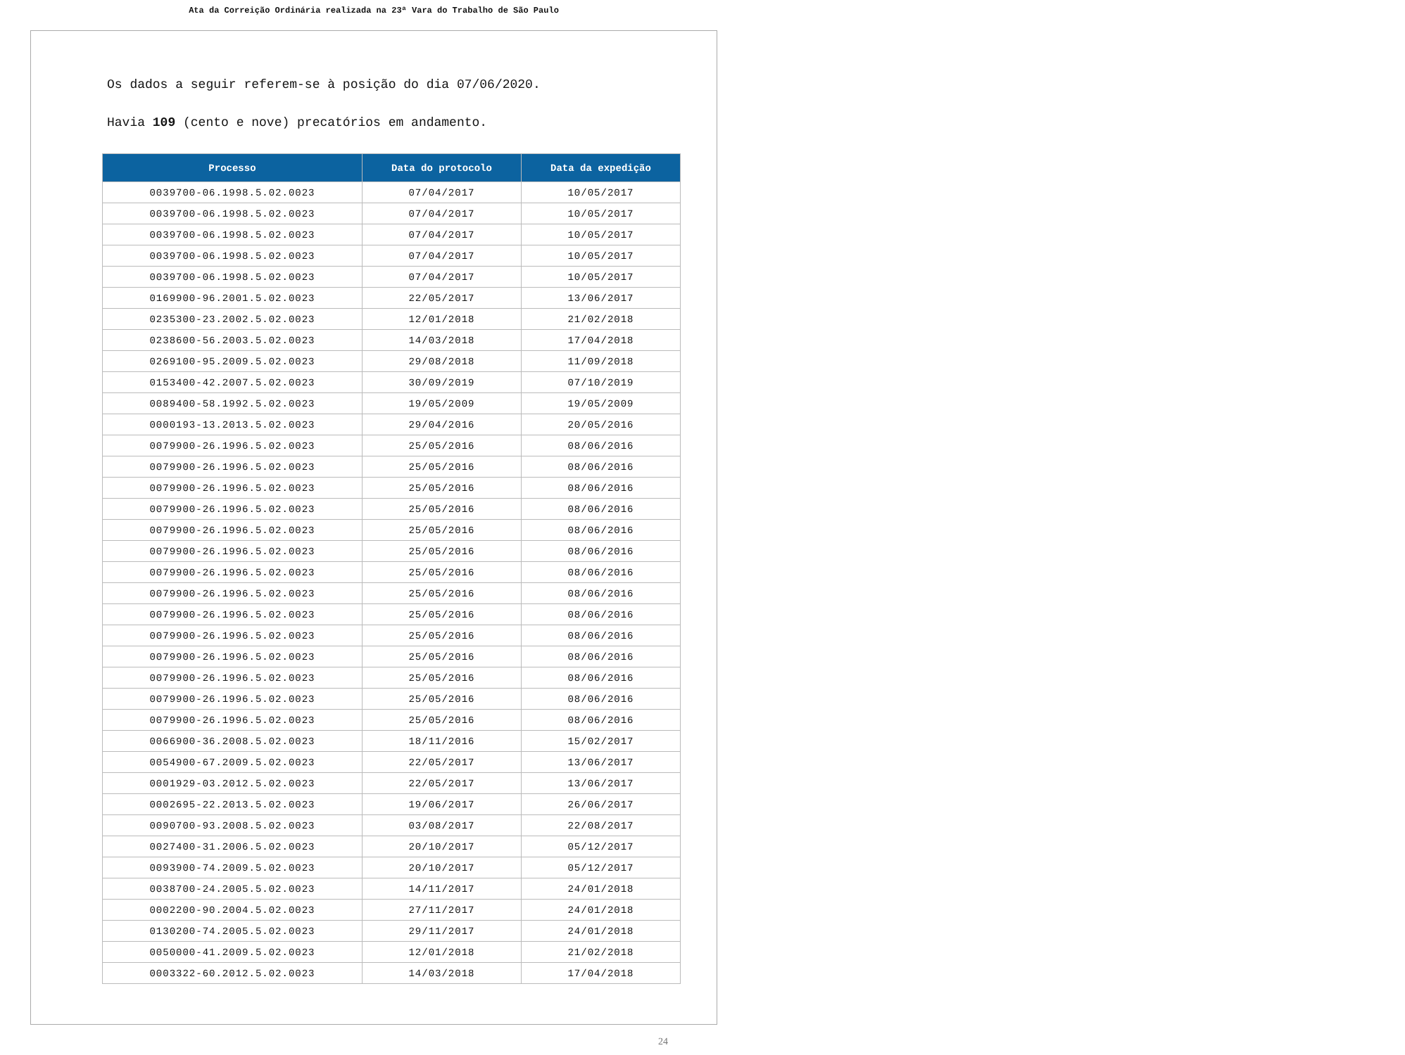Ata da Correição Ordinária realizada na 23ª Vara do Trabalho de São Paulo
Os dados a seguir referem-se à posição do dia 07/06/2020.
Havia 109 (cento e nove) precatórios em andamento.
| Processo | Data do protocolo | Data da expedição |
| --- | --- | --- |
| 0039700-06.1998.5.02.0023 | 07/04/2017 | 10/05/2017 |
| 0039700-06.1998.5.02.0023 | 07/04/2017 | 10/05/2017 |
| 0039700-06.1998.5.02.0023 | 07/04/2017 | 10/05/2017 |
| 0039700-06.1998.5.02.0023 | 07/04/2017 | 10/05/2017 |
| 0039700-06.1998.5.02.0023 | 07/04/2017 | 10/05/2017 |
| 0169900-96.2001.5.02.0023 | 22/05/2017 | 13/06/2017 |
| 0235300-23.2002.5.02.0023 | 12/01/2018 | 21/02/2018 |
| 0238600-56.2003.5.02.0023 | 14/03/2018 | 17/04/2018 |
| 0269100-95.2009.5.02.0023 | 29/08/2018 | 11/09/2018 |
| 0153400-42.2007.5.02.0023 | 30/09/2019 | 07/10/2019 |
| 0089400-58.1992.5.02.0023 | 19/05/2009 | 19/05/2009 |
| 0000193-13.2013.5.02.0023 | 29/04/2016 | 20/05/2016 |
| 0079900-26.1996.5.02.0023 | 25/05/2016 | 08/06/2016 |
| 0079900-26.1996.5.02.0023 | 25/05/2016 | 08/06/2016 |
| 0079900-26.1996.5.02.0023 | 25/05/2016 | 08/06/2016 |
| 0079900-26.1996.5.02.0023 | 25/05/2016 | 08/06/2016 |
| 0079900-26.1996.5.02.0023 | 25/05/2016 | 08/06/2016 |
| 0079900-26.1996.5.02.0023 | 25/05/2016 | 08/06/2016 |
| 0079900-26.1996.5.02.0023 | 25/05/2016 | 08/06/2016 |
| 0079900-26.1996.5.02.0023 | 25/05/2016 | 08/06/2016 |
| 0079900-26.1996.5.02.0023 | 25/05/2016 | 08/06/2016 |
| 0079900-26.1996.5.02.0023 | 25/05/2016 | 08/06/2016 |
| 0079900-26.1996.5.02.0023 | 25/05/2016 | 08/06/2016 |
| 0079900-26.1996.5.02.0023 | 25/05/2016 | 08/06/2016 |
| 0079900-26.1996.5.02.0023 | 25/05/2016 | 08/06/2016 |
| 0079900-26.1996.5.02.0023 | 25/05/2016 | 08/06/2016 |
| 0066900-36.2008.5.02.0023 | 18/11/2016 | 15/02/2017 |
| 0054900-67.2009.5.02.0023 | 22/05/2017 | 13/06/2017 |
| 0001929-03.2012.5.02.0023 | 22/05/2017 | 13/06/2017 |
| 0002695-22.2013.5.02.0023 | 19/06/2017 | 26/06/2017 |
| 0090700-93.2008.5.02.0023 | 03/08/2017 | 22/08/2017 |
| 0027400-31.2006.5.02.0023 | 20/10/2017 | 05/12/2017 |
| 0093900-74.2009.5.02.0023 | 20/10/2017 | 05/12/2017 |
| 0038700-24.2005.5.02.0023 | 14/11/2017 | 24/01/2018 |
| 0002200-90.2004.5.02.0023 | 27/11/2017 | 24/01/2018 |
| 0130200-74.2005.5.02.0023 | 29/11/2017 | 24/01/2018 |
| 0050000-41.2009.5.02.0023 | 12/01/2018 | 21/02/2018 |
| 0003322-60.2012.5.02.0023 | 14/03/2018 | 17/04/2018 |
24